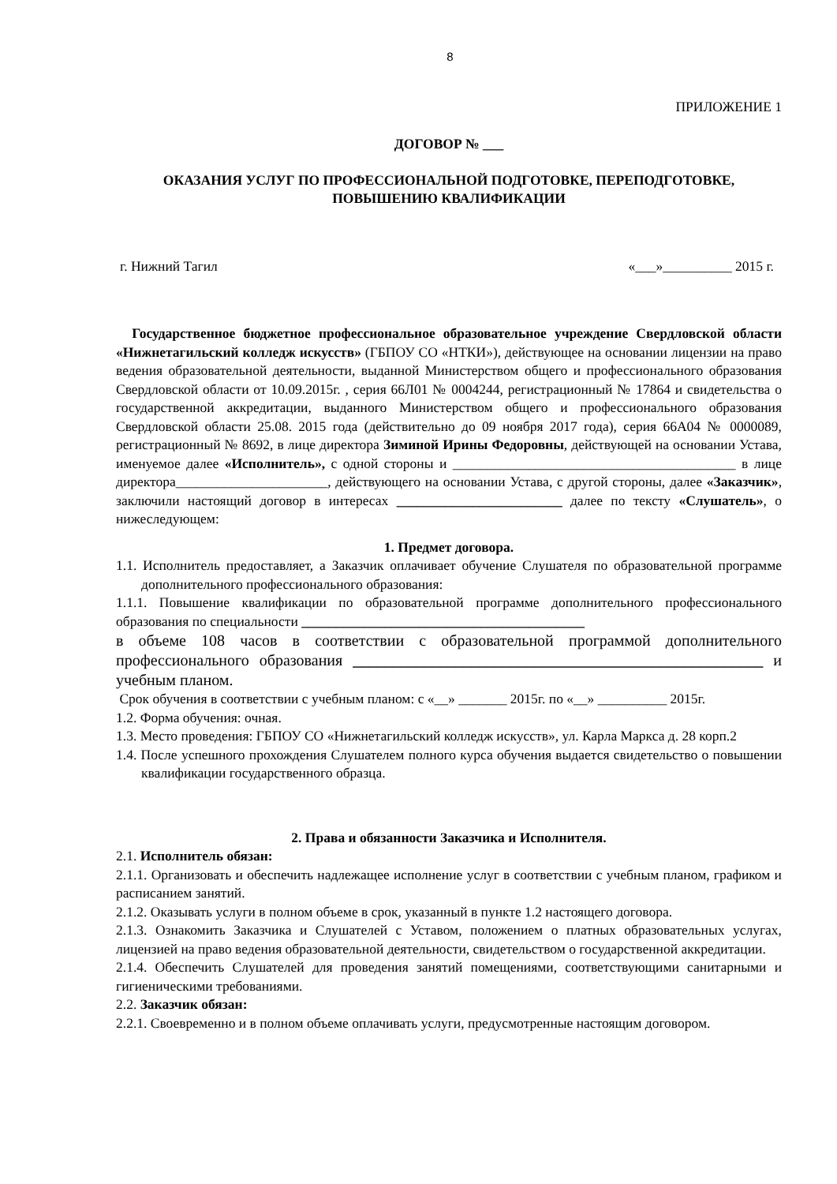8
ПРИЛОЖЕНИЕ 1
ДОГОВОР № ___
ОКАЗАНИЯ УСЛУГ ПО ПРОФЕССИОНАЛЬНОЙ ПОДГОТОВКЕ, ПЕРЕПОДГОТОВКЕ, ПОВЫШЕНИЮ КВАЛИФИКАЦИИ
г. Нижний Тагил «___»__________ 2015 г.
Государственное бюджетное профессиональное образовательное учреждение Свердловской области «Нижнетагильский колледж искусств» (ГБПОУ СО «НТКИ»), действующее на основании лицензии на право ведения образовательной деятельности, выданной Министерством общего и профессионального образования Свердловской области от 10.09.2015г. , серия 66Л01 № 0004244, регистрационный № 17864 и свидетельства о государственной аккредитации, выданного Министерством общего и профессионального образования Свердловской области 25.08. 2015 года (действительно до 09 ноября 2017 года), серия 66А04 № 0000089, регистрационный № 8692, в лице директора Зиминой Ирины Федоровны, действующей на основании Устава, именуемое далее «Исполнитель», с одной стороны и _________________________________________ в лице директора______________________, действующего на основании Устава, с другой стороны, далее «Заказчик», заключили настоящий договор в интересах ________________________ далее по тексту «Слушатель», о нижеследующем:
1. Предмет договора.
1.1. Исполнитель предоставляет, а Заказчик оплачивает обучение Слушателя по образовательной программе дополнительного профессионального образования:
1.1.1. Повышение квалификации по образовательной программе дополнительного профессионального образования по специальности _________________________________________
в объеме 108 часов в соответствии с образовательной программой дополнительного профессионального образования ____________________________________________________ и учебным планом.
Срок обучения в соответствии с учебным планом: с «__» _______ 2015г. по «__» __________ 2015г.
1.2. Форма обучения: очная.
1.3. Место проведения: ГБПОУ СО «Нижнетагильский колледж искусств», ул. Карла Маркса д. 28 корп.2
1.4. После успешного прохождения Слушателем полного курса обучения выдается свидетельство о повышении квалификации государственного образца.
2. Права и обязанности Заказчика и Исполнителя.
2.1. Исполнитель обязан:
2.1.1. Организовать и обеспечить надлежащее исполнение услуг в соответствии с учебным планом, графиком и расписанием занятий.
2.1.2. Оказывать услуги в полном объеме в срок, указанный в пункте 1.2 настоящего договора.
2.1.3. Ознакомить Заказчика и Слушателей с Уставом, положением о платных образовательных услугах, лицензией на право ведения образовательной деятельности, свидетельством о государственной аккредитации.
2.1.4. Обеспечить Слушателей для проведения занятий помещениями, соответствующими санитарными и гигиеническими требованиями.
2.2. Заказчик обязан:
2.2.1. Своевременно и в полном объеме оплачивать услуги, предусмотренные настоящим договором.